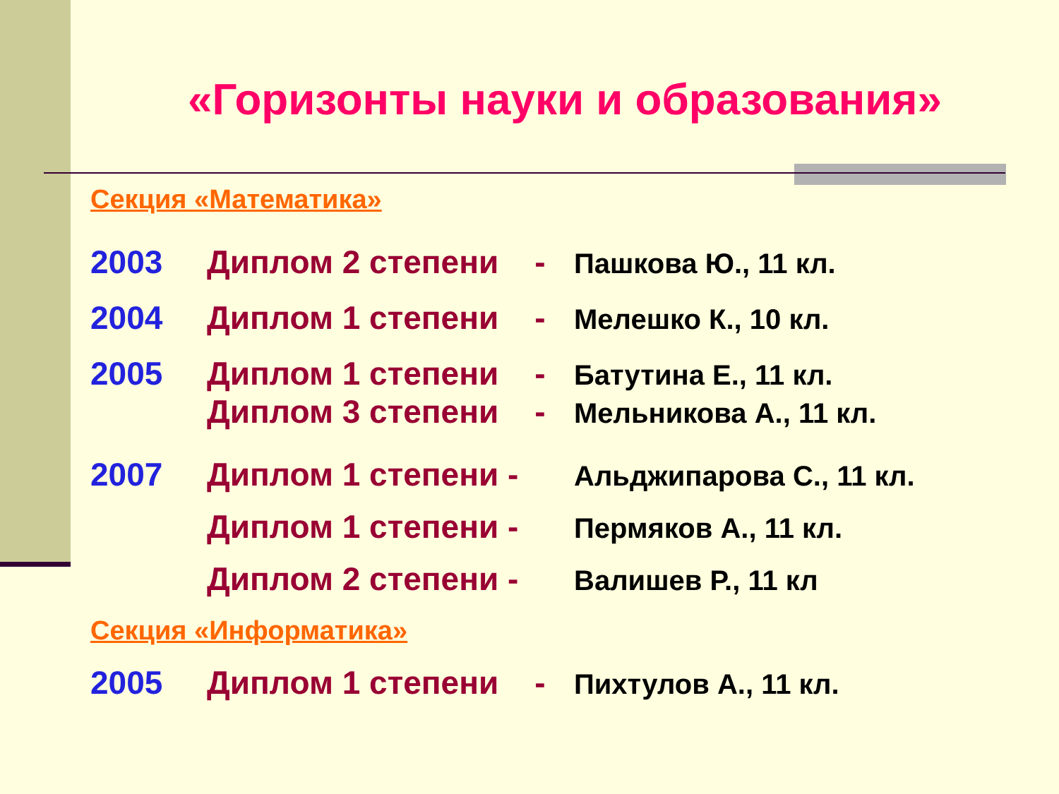«Горизонты науки и образования»
Секция «Математика»
2003 Диплом 2 степени - Пашкова Ю., 11 кл.
2004 Диплом 1 степени - Мелешко К., 10 кл.
2005 Диплом 1 степени - Батутина Е., 11 кл.
Диплом 3 степени - Мельникова А., 11 кл.
2007 Диплом 1 степени - Альджипарова С., 11 кл.
Диплом 1 степени - Пермяков А., 11 кл.
Диплом 2 степени - Валишев Р., 11 кл
Секция «Информатика»
2005 Диплом 1 степени - Пихтулов А., 11 кл.